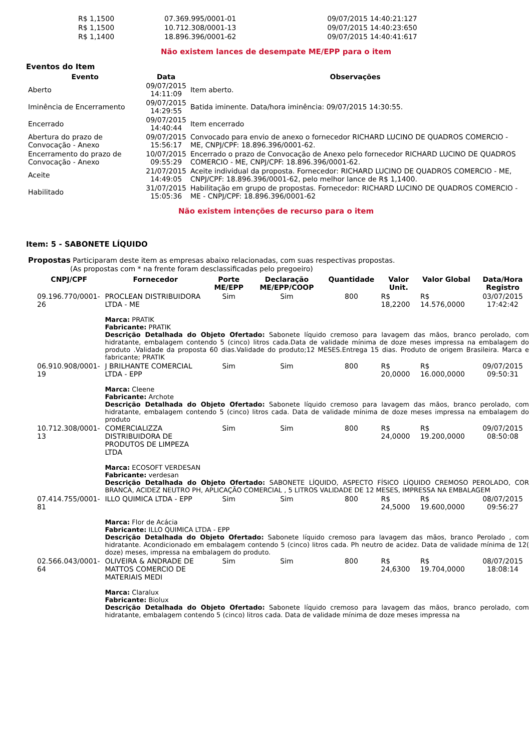| R$ 1,1500 | 07.369.995/0001-01 | 09/07/2015 14:40:21:127 |
| R$ 1,1500 | 10.712.308/0001-13 | 09/07/2015 14:40:23:650 |
| R$ 1,1400 | 18.896.396/0001-62 | 09/07/2015 14:40:41:617 |
Não existem lances de desempate ME/EPP para o item
Eventos do Item
| Evento | Data | Observações |
| --- | --- | --- |
| Aberto | 09/07/2015 14:11:09 | Item aberto. |
| Iminência de Encerramento | 09/07/2015 14:29:55 | Batida iminente. Data/hora iminência: 09/07/2015 14:30:55. |
| Encerrado | 09/07/2015 14:40:44 | Item encerrado |
| Abertura do prazo de Convocação - Anexo | 09/07/2015 15:56:17 | Convocado para envio de anexo o fornecedor RICHARD LUCINO DE QUADROS COMERCIO - ME, CNPJ/CPF: 18.896.396/0001-62. |
| Encerramento do prazo de Convocação - Anexo | 10/07/2015 09:55:29 | Encerrado o prazo de Convocação de Anexo pelo fornecedor RICHARD LUCINO DE QUADROS COMERCIO - ME, CNPJ/CPF: 18.896.396/0001-62. |
| Aceite | 21/07/2015 14:49:05 | Aceite individual da proposta. Fornecedor: RICHARD LUCINO DE QUADROS COMERCIO - ME, CNPJ/CPF: 18.896.396/0001-62, pelo melhor lance de R$ 1,1400. |
| Habilitado | 31/07/2015 15:05:36 | Habilitação em grupo de propostas. Fornecedor: RICHARD LUCINO DE QUADROS COMERCIO - ME - CNPJ/CPF: 18.896.396/0001-62 |
Não existem intenções de recurso para o item
Item: 5 - SABONETE LÍQUIDO
Propostas Participaram deste item as empresas abaixo relacionadas, com suas respectivas propostas.
(As propostas com * na frente foram desclassificadas pelo pregoeiro)
| CNPJ/CPF | Fornecedor | Porte ME/EPP | Declaração ME/EPP/COOP | Quantidade | Valor Unit. | Valor Global | Data/Hora Registro |
| --- | --- | --- | --- | --- | --- | --- | --- |
| 09.196.770/0001-26 | PROCLEAN DISTRIBUIDORA LTDA - ME | Sim | Sim | 800 | R$ 18,2200 | R$ 14.576,0000 | 03/07/2015 17:42:42 |
| | Marca: PRATIK Fabricante: PRATIK Descrição Detalhada do Objeto Ofertado: Sabonete líquido cremoso para lavagem das mãos, branco perolado, com hidratante, embalagem contendo 5 (cinco) litros cada.Data de validade mínima de doze meses impressa na embalagem do produto .Validade da proposta 60 dias.Validade do produto;12 MESES.Entrega 15 dias. Produto de origem Brasileira. Marca e fabricante; PRATIK | | | | | | |
| 06.910.908/0001-19 | J BRILHANTE COMERCIAL LTDA - EPP | Sim | Sim | 800 | R$ 20,0000 | R$ 16.000,0000 | 09/07/2015 09:50:31 |
| | Marca: Cleene Fabricante: Archote Descrição Detalhada do Objeto Ofertado: Sabonete líquido cremoso para lavagem das mãos, branco perolado, com hidratante, embalagem contendo 5 (cinco) litros cada. Data de validade mínima de doze meses impressa na embalagem do produto | | | | | | |
| 10.712.308/0001-13 | COMERCIALIZZA DISTRIBUIDORA DE PRODUTOS DE LIMPEZA LTDA | Sim | Sim | 800 | R$ 24,0000 | R$ 19.200,0000 | 09/07/2015 08:50:08 |
| | Marca: ECOSOFT VERDESAN Fabricante: verdesan Descrição Detalhada do Objeto Ofertado: SABONETE LÍQUIDO, ASPECTO FÍSICO LÍQUIDO CREMOSO PEROLADO, COR BRANCA, ACIDEZ NEUTRO PH, APLICAÇÃO COMERCIAL , 5 LITROS VALIDADE DE 12 MESES, IMPRESSA NA EMBALAGEM | | | | | | |
| 07.414.755/0001-81 | ILLO QUIMICA LTDA - EPP | Sim | Sim | 800 | R$ 24,5000 | R$ 19.600,0000 | 08/07/2015 09:56:27 |
| | Marca: Flor de Acácia Fabricante: ILLO QUIMICA LTDA - EPP Descrição Detalhada do Objeto Ofertado: Sabonete líquido cremoso para lavagem das mãos, branco Perolado , com hidratante. Acondicionado em embalagem contendo 5 (cinco) litros cada. Ph neutro de acidez. Data de validade mínima de 12( doze) meses, impressa na embalagem do produto. | | | | | | |
| 02.566.043/0001-64 | OLIVEIRA & ANDRADE DE MATTOS COMERCIO DE MATERIAIS MEDI | Sim | Sim | 800 | R$ 24,6300 | R$ 19.704,0000 | 08/07/2015 18:08:14 |
| | Marca: Claralux Fabricante: Biolux Descrição Detalhada do Objeto Ofertado: Sabonete líquido cremoso para lavagem das mãos, branco perolado, com hidratante, embalagem contendo 5 (cinco) litros cada. Data de validade mínima de doze meses impressa na | | | | | | |